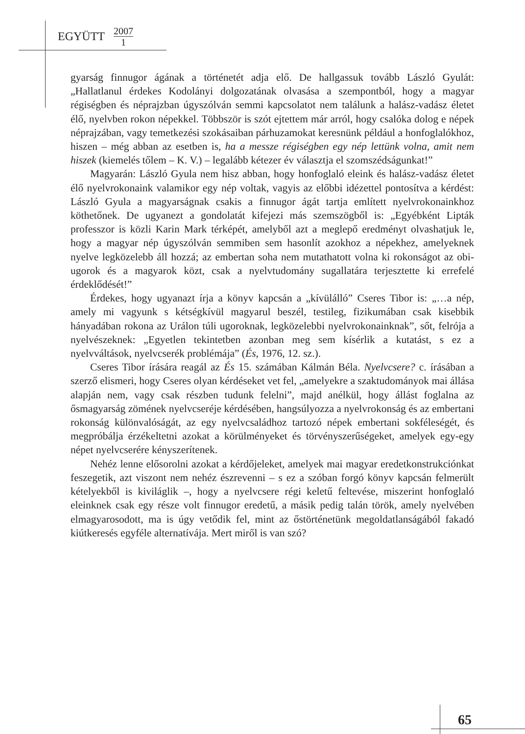EGYÜTT 2007 1
gyarság finnugor ágának a történetét adja elő. De hallgassuk tovább László Gyulát: „Hallatlanul érdekes Kodolányi dolgozatának olvasása a szempontból, hogy a magyar régiségben és néprajzban úgyszólván semmi kapcsolatot nem találunk a halász-vadász életet élő, nyelvben rokon népekkel. Többször is szót ejtettem már arról, hogy csalóka dolog e népek néprajzában, vagy temetkezési szokásaiban párhuzamokat keresnünk például a honfoglalókhoz, hiszen – még abban az esetben is, ha a messze régiségben egy nép lettünk volna, amit nem hiszek (kiemelés tőlem – K. V.) – legalább kétezer év választja el szomszédságunkat!”
Magyarán: László Gyula nem hisz abban, hogy honfoglaló eleink és halász-vadász életet élő nyelvrokonaink valamikor egy nép voltak, vagyis az előbbi idézettel pontosítva a kérdést: László Gyula a magyarságnak csakis a finnugor ágát tartja említett nyelvrokonainkhoz köthetőnek. De ugyanezt a gondolatát kifejezi más szemszögből is: „Egyébként Lipták professzor is közli Karin Mark térképét, amelyből azt a meglepő eredményt olvashatjuk le, hogy a magyar nép úgyszólván semmiben sem hasonlít azokhoz a népekhez, amelyeknek nyelve legközelebb áll hozzá; az embertan soha nem mutathatott volna ki rokonságot az obi-ugorok és a magyarok közt, csak a nyelvtudomány sugallatára terjesztette ki errefelé érdeklődését!”
Érdekes, hogy ugyanazt írja a könyv kapcsán a „kívülálló” Cseres Tibor is: „…a nép, amely mi vagyunk s kétségkívül magyarul beszél, testileg, fizikumában csak kisebbik hányadában rokona az Urálon túli ugoroknak, legközelebbi nyelvrokonainknak”, sőt, felrója a nyelvészeknek: „Egyetlen tekintetben azonban meg sem kísérlik a kutatást, s ez a nyelvváltások, nyelvcserék problémája” (És, 1976, 12. sz.).
Cseres Tibor írására reagál az És 15. számában Kálmán Béla. Nyelvcsere? c. írásában a szerző elismeri, hogy Cseres olyan kérdéseket vet fel, „amelyekre a szaktudományok mai állása alapján nem, vagy csak részben tudunk felelni”, majd anélkül, hogy állást foglalna az ősmagyarság zömének nyelvcseréje kérdésében, hangsúlyozza a nyelvrokonság és az embertani rokonság különvalóságát, az egy nyelvcsaládhoz tartozó népek embertani sokféleségét, és megpróbálja érzékeltetni azokat a körülményeket és törvényszerűségeket, amelyek egy-egy népet nyelvcserére kényszerítenek.
Nehéz lenne elősorolni azokat a kérdőjeleket, amelyek mai magyar eredetkonstrukciónkat feszegetik, azt viszont nem nehéz észrevenni – s ez a szóban forgó könyv kapcsán felmerült kételyekből is kiviláglik –, hogy a nyelvcsere régi keletű feltevése, miszerint honfoglaló eleinknek csak egy része volt finnugor eredetű, a másik pedig talán török, amely nyelvében elmagyarosodott, ma is úgy vetődik fel, mint az őstörténetünk megoldatlanságából fakadó kiútkeresés egyféle alternatívája. Mert miről is van szó?
65